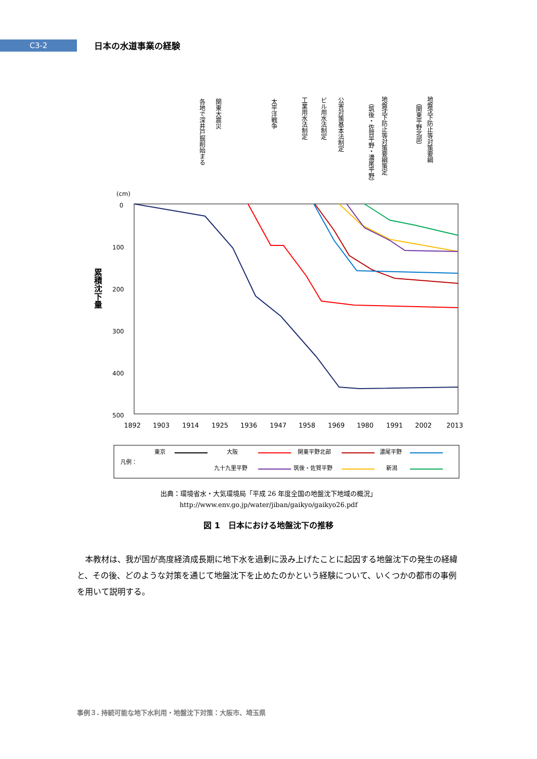C3-2
日本の水道事業の経験
各地で深井戸掘削始まる
関東大震災
太平洋戦争
工業用水法制定
ビル用水法制定
公害対策基本法制定
地盤沈下防止等対策要綱策定
（筑後・佐賀平野・濃尾平野）
地盤沈下防止等対策要綱
（関東平野北部）
(cm)
0
100
200
300
400
500
累積沈下量
1892
1903
1914
1925
1936
1947
1958
1969
1980
1991
2002
2013
凡例：
東京
大阪
関東平野北部
濃尾平野
九十九里平野
筑後・佐賀平野
新潟
出典：環境省水・大気環境局「平成 26 年度全国の地盤沈下地域の概況」
http://www.env.go.jp/water/jiban/gaikyo/gaikyo26.pdf
図 1　日本における地盤沈下の推移
本教材は、我が国が高度経済成長期に地下水を過剰に汲み上げたことに起因する地盤沈下の発生の経緯と、その後、どのような対策を通じて地盤沈下を止めたのかという経験について、いくつかの都市の事例を用いて説明する。
事例３. 持続可能な地下水利用・地盤沈下対策：大阪市、埼玉県